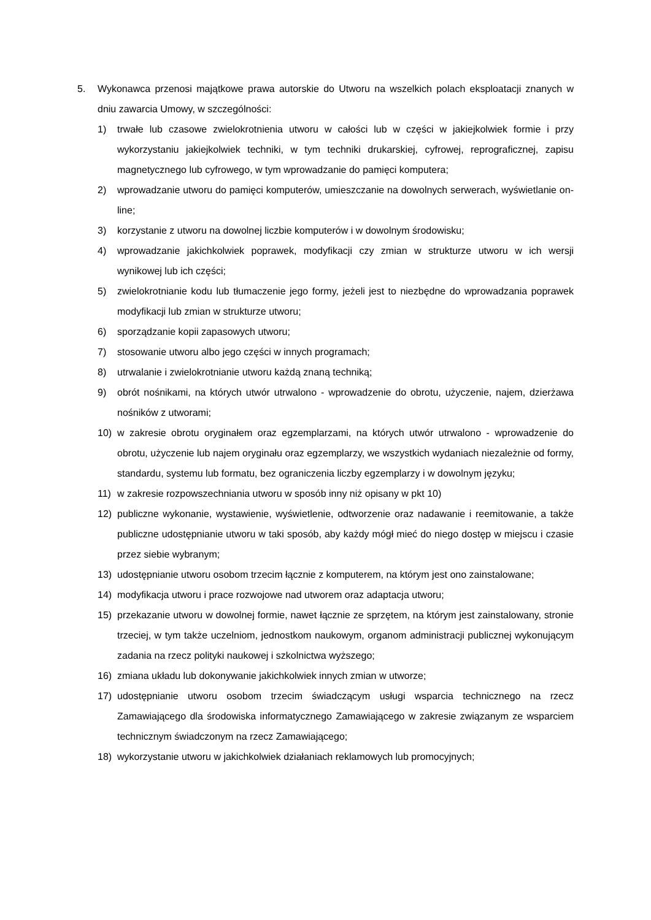5. Wykonawca przenosi majątkowe prawa autorskie do Utworu na wszelkich polach eksploatacji znanych w dniu zawarcia Umowy, w szczególności:
1) trwałe lub czasowe zwielokrotnienia utworu w całości lub w części w jakiejkolwiek formie i przy wykorzystaniu jakiejkolwiek techniki, w tym techniki drukarskiej, cyfrowej, reprograficznej, zapisu magnetycznego lub cyfrowego, w tym wprowadzanie do pamięci komputera;
2) wprowadzanie utworu do pamięci komputerów, umieszczanie na dowolnych serwerach, wyświetlanie on-line;
3) korzystanie z utworu na dowolnej liczbie komputerów i w dowolnym środowisku;
4) wprowadzanie jakichkolwiek poprawek, modyfikacji czy zmian w strukturze utworu w ich wersji wynikowej lub ich części;
5) zwielokrotnianie kodu lub tłumaczenie jego formy, jeżeli jest to niezbędne do wprowadzania poprawek modyfikacji lub zmian w strukturze utworu;
6) sporządzanie kopii zapasowych utworu;
7) stosowanie utworu albo jego części w innych programach;
8) utrwalanie i zwielokrotnianie utworu każdą znaną techniką;
9) obrót nośnikami, na których utwór utrwalono - wprowadzenie do obrotu, użyczenie, najem, dzierżawa nośników z utworami;
10) w zakresie obrotu oryginałem oraz egzemplarzami, na których utwór utrwalono - wprowadzenie do obrotu, użyczenie lub najem oryginału oraz egzemplarzy, we wszystkich wydaniach niezależnie od formy, standardu, systemu lub formatu, bez ograniczenia liczby egzemplarzy i w dowolnym języku;
11) w zakresie rozpowszechniania utworu w sposób inny niż opisany w pkt 10)
12) publiczne wykonanie, wystawienie, wyświetlenie, odtworzenie oraz nadawanie i reemitowanie, a także publiczne udostępnianie utworu w taki sposób, aby każdy mógł mieć do niego dostęp w miejscu i czasie przez siebie wybranym;
13) udostępnianie utworu osobom trzecim łącznie z komputerem, na którym jest ono zainstalowane;
14) modyfikacja utworu i prace rozwojowe nad utworem oraz adaptacja utworu;
15) przekazanie utworu w dowolnej formie, nawet łącznie ze sprzętem, na którym jest zainstalowany, stronie trzeciej, w tym także uczelniom, jednostkom naukowym, organom administracji publicznej wykonującym zadania na rzecz polityki naukowej i szkolnictwa wyższego;
16) zmiana układu lub dokonywanie jakichkolwiek innych zmian w utworze;
17) udostępnianie utworu osobom trzecim świadczącym usługi wsparcia technicznego na rzecz Zamawiającego dla środowiska informatycznego Zamawiającego w zakresie związanym ze wsparciem technicznym świadczonym na rzecz Zamawiającego;
18) wykorzystanie utworu w jakichkolwiek działaniach reklamowych lub promocyjnych;